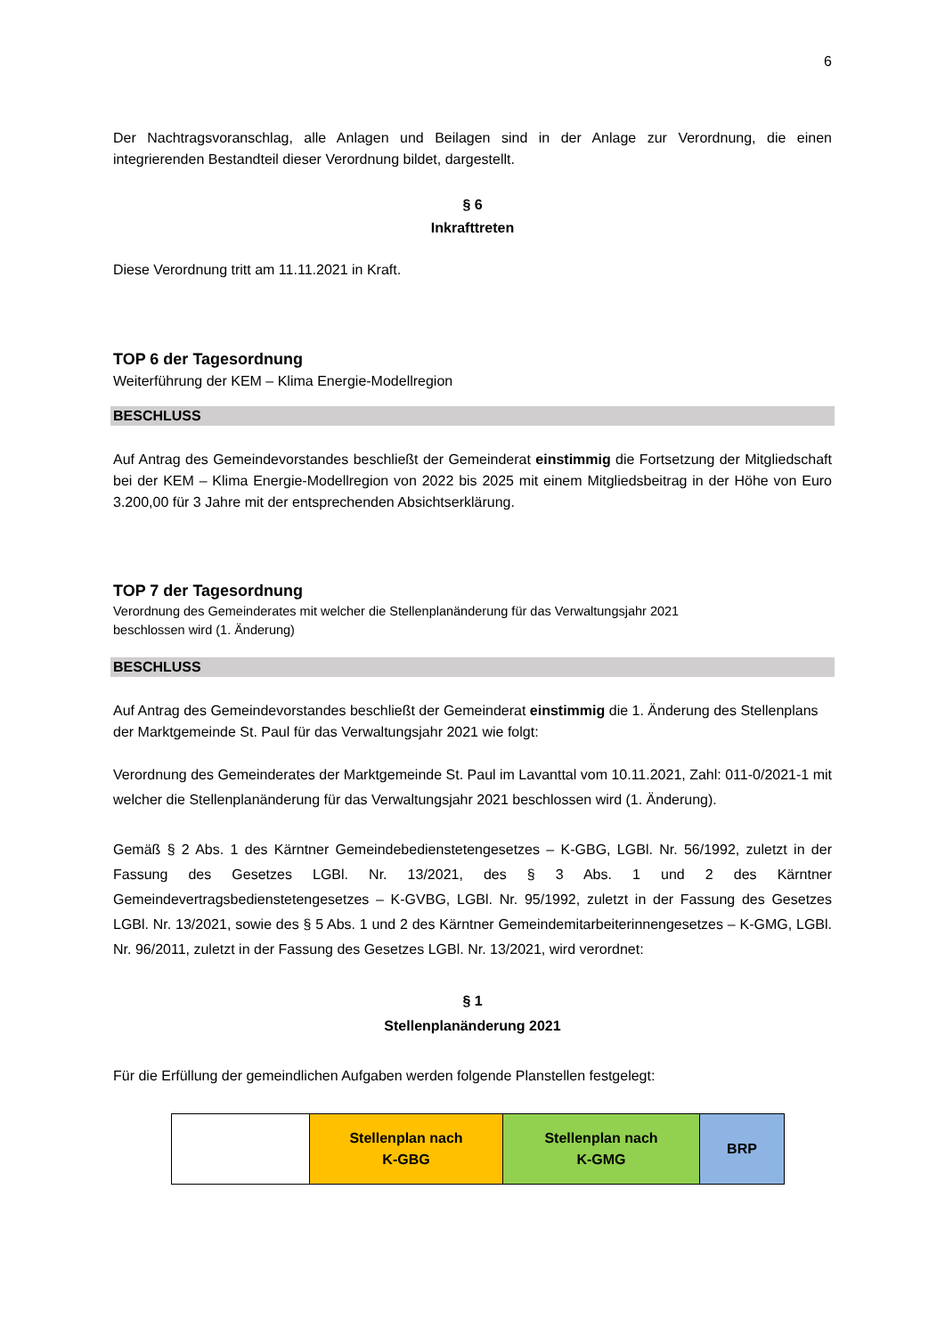6
Der Nachtragsvoranschlag, alle Anlagen und Beilagen sind in der Anlage zur Verordnung, die einen integrierenden Bestandteil dieser Verordnung bildet, dargestellt.
§ 6
Inkrafttreten
Diese Verordnung tritt am 11.11.2021 in Kraft.
TOP 6 der Tagesordnung
Weiterführung der KEM – Klima Energie-Modellregion
BESCHLUSS
Auf Antrag des Gemeindevorstandes beschließt der Gemeinderat einstimmig die Fortsetzung der Mitgliedschaft bei der KEM – Klima Energie-Modellregion von 2022 bis 2025 mit einem Mitgliedsbeitrag in der Höhe von Euro 3.200,00 für 3 Jahre mit der entsprechenden Absichtserklärung.
TOP 7 der Tagesordnung
Verordnung des Gemeinderates mit welcher die Stellenplanänderung für das Verwaltungsjahr 2021
beschlossen wird (1. Änderung)
BESCHLUSS
Auf Antrag des Gemeindevorstandes beschließt der Gemeinderat einstimmig die 1. Änderung des Stellenplans der Marktgemeinde St. Paul für das Verwaltungsjahr 2021 wie folgt:
Verordnung des Gemeinderates der Marktgemeinde St. Paul im Lavanttal vom 10.11.2021, Zahl: 011-0/2021-1 mit welcher die Stellenplanänderung für das Verwaltungsjahr 2021 beschlossen wird (1. Änderung).
Gemäß § 2 Abs. 1 des Kärntner Gemeindebedienstetengesetzes – K-GBG, LGBl. Nr. 56/1992, zuletzt in der Fassung des Gesetzes LGBl. Nr. 13/2021, des § 3 Abs. 1 und 2 des Kärntner Gemeindevertragsbedienstetengesetzes – K-GVBG, LGBl. Nr. 95/1992, zuletzt in der Fassung des Gesetzes LGBl. Nr. 13/2021, sowie des § 5 Abs. 1 und 2 des Kärntner Gemeindemitarbeiterinnengesetzes – K-GMG, LGBl. Nr. 96/2011, zuletzt in der Fassung des Gesetzes LGBl. Nr. 13/2021, wird verordnet:
§ 1
Stellenplanänderung 2021
Für die Erfüllung der gemeindlichen Aufgaben werden folgende Planstellen festgelegt:
| | Stellenplan nach K-GBG | Stellenplan nach K-GMG | BRP |